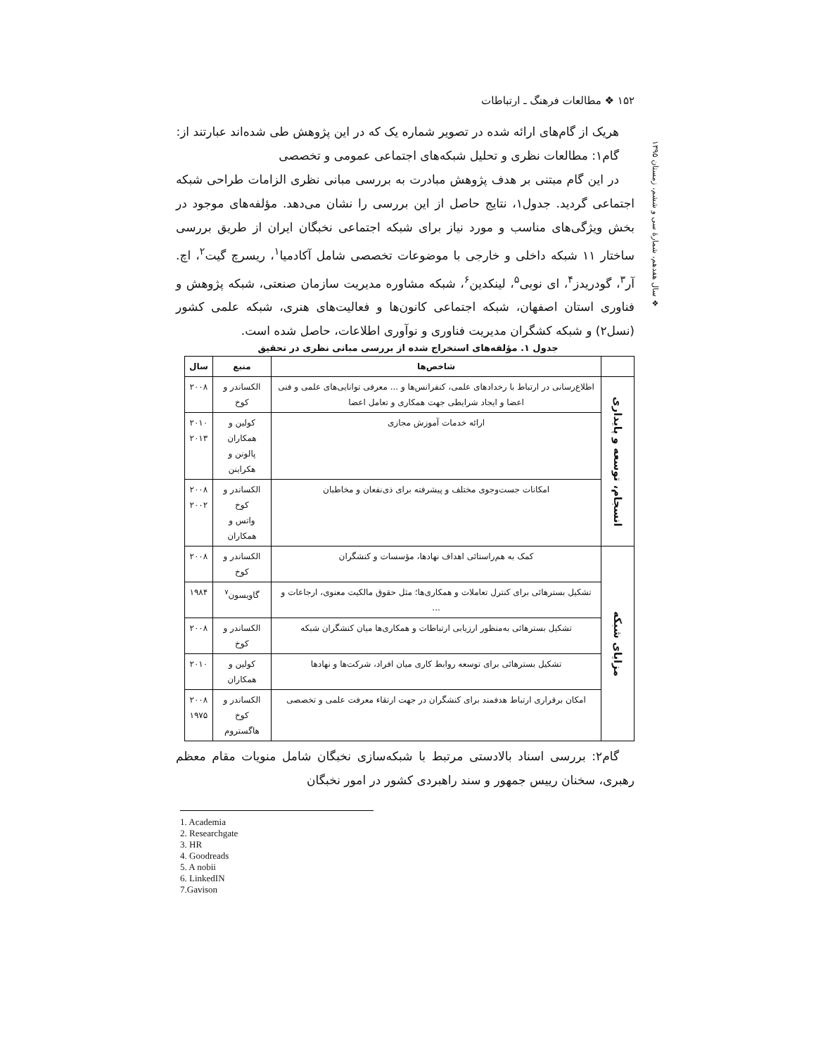۱۵۲ ❖ مطالعات فرهنگ ـ ارتباطات
❖ سال هفدهم، شمارهٔ سی و ششم، زمستان ۱۳۹۵
هریک از گام‌های ارائه شده در تصویر شماره یک که در این پژوهش طی شده‌اند عبارتند از:
گام۱: مطالعات نظری و تحلیل شبکه‌های اجتماعی عمومی و تخصصی
در این گام مبتنی بر هدف پژوهش مبادرت به بررسی مبانی نظری الزامات طراحی شبکه اجتماعی گردید. جدول۱، نتایج حاصل از این بررسی را نشان می‌دهد. مؤلفه‌های موجود در بخش ویژگی‌های مناسب و مورد نیاز برای شبکه اجتماعی نخبگان ایران از طریق بررسی ساختار ۱۱ شبکه داخلی و خارجی با موضوعات تخصصی شامل آکادمیا<sup>۱</sup>، ریسرچ گیت<sup>۲</sup>، اچ. آر<sup>۳</sup>، گودریدز<sup>۴</sup>، ای نوبی<sup>۵</sup>، لینکدین<sup>۶</sup>، شبکه مشاوره مدیریت سازمان صنعتی، شبکه پژوهش و فناوری استان اصفهان، شبکه اجتماعی کانون‌ها و فعالیت‌های هنری، شبکه علمی کشور (نسل۲) و شبکه کشگران مدیریت فناوری و نوآوری اطلاعات، حاصل شده است.
جدول ۱. مؤلفه‌های استخراج شده از بررسی مبانی نظری در تحقیق
| | شاخص‌ها | منبع | سال |
| --- | --- | --- | --- |
| انسجام، توسعه و پایداری | اطلاع‌رسانی در ارتباط با رخدادهای علمی، کنفرانس‌ها و ... معرفی توانایی‌های علمی و فنی اعضا و ایجاد شرایطی جهت همکاری و تعامل اعضا | الکساندر و کوخ | ۲۰۰۸ |
| | ارائه خدمات آموزش مجازی | کولین و همکاران پالونن و هکراینن | ۲۰۱۰ ۲۰۱۳ |
| | امکانات جست‌وجوی مختلف و پیشرفته برای ذی‌نفعان و مخاطبان | الکساندر و کوخ واتس و همکاران | ۲۰۰۸ ۲۰۰۲ |
| مزایای شبکه | کمک به هم‌راستائی اهداف نهادها، مؤسسات و کنشگران | الکساندر و کوخ | ۲۰۰۸ |
| | تشکیل بسترهائی برای کنترل تعاملات و همکاری‌ها؛ مثل حقوق مالکیت معنوی، ارجاعات و ... | گاویسون<sup>۷</sup> | ۱۹۸۴ |
| | تشکیل بسترهائی به‌منظور ارزیابی ارتباطات و همکاری‌ها میان کنشگران شبکه | الکساندر و کوخ | ۲۰۰۸ |
| | تشکیل بسترهائی برای توسعه روابط کاری میان افراد، شرکت‌ها و نهادها | کولین و همکاران | ۲۰۱۰ |
| | امکان برقراری ارتباط هدفمند برای کنشگران در جهت ارتقاء معرفت علمی و تخصصی | الکساندر و کوخ هاگستروم | ۲۰۰۸ ۱۹۷۵ |
گام۲: بررسی اسناد بالادستی مرتبط با شبکه‌سازی نخبگان شامل منویات مقام معظم رهبری، سخنان رییس جمهور و سند راهبردی کشور در امور نخبگان
1. Academia
2. Researchgate
3. HR
4. Goodreads
5. A nobii
6. LinkedIN
7.Gavison